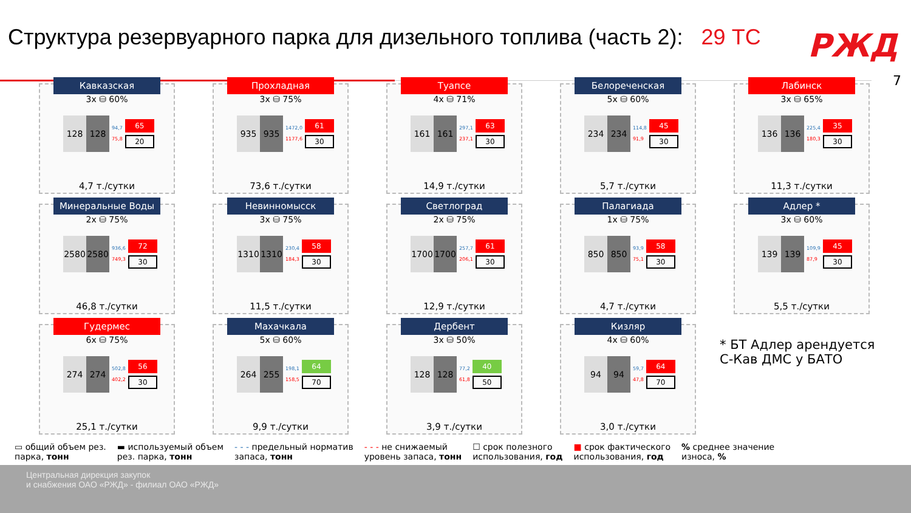Структура резервуарного парка для дизельного топлива (часть 2): 29 ТС
РЖД
7
Кавказская
3х ⛁ 60%
128 128
94,7
75,8
65
20
4,7 т./сутки
Прохладная
3х ⛁ 75%
935 935
1472,0
1177,6
61
30
73,6 т./сутки
Туапсе
4х ⛁ 71%
161 161
297,1
237,1
63
30
14,9 т./сутки
Белореченская
5х ⛁ 60%
234 234
114,8
91,9
45
30
5,7 т./сутки
Лабинск
3х ⛁ 65%
136 136
225,4
180,3
35
30
11,3 т./сутки
Минеральные Воды
2х ⛁ 75%
2580 2580
936,6
749,3
72
30
46,8 т./сутки
Невинномысск
3х ⛁ 75%
1310 1310
230,4
184,3
58
30
11,5 т./сутки
Светлоград
2х ⛁ 75%
1700 1700
257,7
206,1
61
30
12,9 т./сутки
Палагиада
1х ⛁ 75%
850 850
93,9
75,1
58
30
4,7 т./сутки
Адлер *
3х ⛁ 60%
139 139
109,9
87,9
45
30
5,5 т./сутки
Гудермес
6х ⛁ 75%
274 274
502,8
402,2
56
30
25,1 т./сутки
Махачкала
5х ⛁ 60%
264 255
198,1
158,5
64
70
9,9 т./сутки
Дербент
3х ⛁ 50%
128 128
77,2
61,8
40
50
3,9 т./сутки
Кизляр
4х ⛁ 60%
94 94
59,7
47,8
64
70
3,0 т./сутки
* БТ Адлер арендуется
С-Кав ДМС у БАТО
▭ общий объем рез.
парка, тонн
▬ используемый объем
рез. парка, тонн
- - - предельный норматив
запаса, тонн
- - - не снижаемый
уровень запаса, тонн
☐ срок полезного
использования, год
■ срок фактического
использования, год
% среднее значение
износа, %
Центральная дирекция закупок
и снабжения ОАО «РЖД» - филиал ОАО «РЖД»